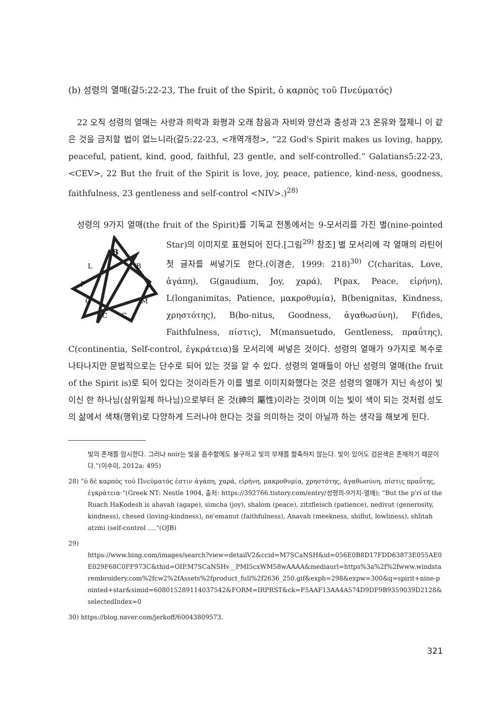(b) 성령의 열매(갈5:22-23, The fruit of the Spirit, ὁ καρπὸς τοῦ Πνεύματός)
22 오직 성령의 열매는 사랑과 희락과 화평과 오래 참음과 자비와 양선과 충성과 23 온유와 절제니 이 같은 것을 금지할 법이 없느니라(갈5:22-23, <개역개정>, “22 God's Spirit makes us loving, happy, peaceful, patient, kind, good, faithful, 23 gentle, and self-controlled.” Galatians5:22-23, <CEV>, 22 But the fruit of the Spirit is love, joy, peace, patience, kind-ness, goodness, faithfulness, 23 gentleness and self-control <NIV>.)<sup>28)</sup>
성령의 9가지 열매(the fruit of the Spirit)를 기독교 전통에서는 9-모서리를 가진 별(nine-pointed Star)의 이미지로 표현되어 진다.[그림<sup>29)</sup> 참조] 별 모서리에 각 열매의 라틴어
B
B
L
P
F
M
G
C
C
첫 글자를 써넣기도 한다.(이경손, 1999: 218)<sup>30)</sup> C(charitas, Love, ἀγάπη), G(gaudium, Joy, χαρά), P(pax, Peace, εἰρήνη), L(longanimitas, Patience, μακροθυμία), B(benignitas, Kindness, χρηστότης), B(bo-nitus, Goodness, ἀγαθωσύνη), F(fides, Faithfulness, πίστις), M(mansuetudo, Gentleness, πραΰτης), C(continentia, Self-control, ἐγκράτεια)을 모서리에 써넣은 것이다. 성령의 열매가 9가지로 복수로 나타나지만 문법적으로는 단수로 되어 있는 것을 알 수 있다. 성령의 열매들이 아닌 성령의 열매(the fruit of the Spirit is)로 되어 있다는 것이라든가 이를 별로 이미지화했다는 것은 성령의 열매가 지닌 속성이 빛이신 한 하나님(삼위일체 하나님)으로부터 온 것(神의 屬性)이라는 것이며 이는 빛이 색이 되는 것처럼 성도의 삶에서 색채(행위)로 다양하게 드러나야 한다는 것을 의미하는 것이 아닐까 하는 생각을 해보게 된다.
빛의 존재를 암시한다. 그러나 noir는 빛을 흡수함에도 불구하고 빛의 부재를 함축하지 않는다. 빛이 있어도 검은색은 존재하기 때문이다.”(이수미, 2012a: 495)
28) “ὁ δὲ καρπὸς τοῦ Πνεύματός ἐστιν ἀγάπη, χαρά, εἰρήνη, μακροθυμία, χρηστότης, ἀγαθωσύνη, πίστις πραΰτης, ἐγκράτεια·”(Greek NT: Nestle 1904, 출처: https://392766.tistory.com/entry/성령의-9가지-열매); “But the p'ri of the Ruach HaKodesh is ahavah (agape), simcha (joy), shalom (peace), zitzfleisch (patience), nedivut (generosity, kindness), chesed (loving-kindness), ne'emanut (faithfulness), Anavah (meekness, shiflut, lowliness), shlitah atzmi (self-control ….”(OJB)
29)
https://www.bing.com/images/search?view=detailV2&ccid=M7SCaNSH&id=056E0B8D17FDD63873E055AE0E029F68C0FF973C&thid=OIP.M7SCaNSHv__PMI5cxWM58wAAAA&mediaurl=https%3a%2f%2fwww.windstarembroidery.com%2fcw2%2fAssets%2fproduct_full%2f2636_250.gif&exph=298&expw=300&q=spirit+nine-pointed+star&simid=608015289114037542&FORM=IRPRST&ck=F5AAF13AA4A574D9DF9B9359039D2128&selectedIndex=0
30) https://blog.naver.com/jerkoff/60043809573.
321